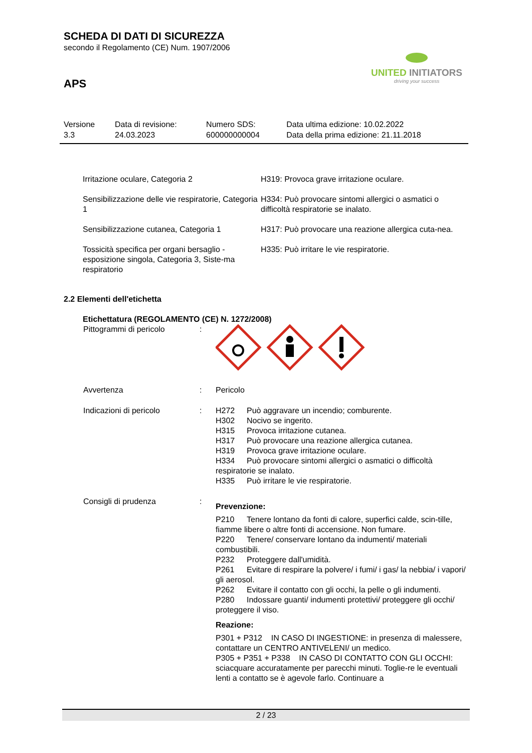UNITED INITIATORS
driving your success
SCHEDA DI DATI DI SICUREZZA
secondo il Regolamento (CE) Num. 1907/2006
APS
| Versione 3.3 | Data di revisione: 24.03.2023 | Numero SDS: 600000000004 | Data ultima edizione: 10.02.2022 Data della prima edizione: 21.11.2018 |
| Irritazione oculare, Categoria 2 | H319: Provoca grave irritazione oculare. |
| Sensibilizzazione delle vie respiratorie, Categoria 1 | H334: Può provocare sintomi allergici o asmatici o difficoltà respiratorie se inalato. |
| Sensibilizzazione cutanea, Categoria 1 | H317: Può provocare una reazione allergica cuta-nea. |
| Tossicità specifica per organi bersaglio - esposizione singola, Categoria 3, Siste-ma respiratorio | H335: Può irritare le vie respiratorie. |
2.2 Elementi dell'etichetta
Etichettatura (REGOLAMENTO (CE) N. 1272/2008)
| Pittogrammi di pericolo | : | |
| Avvertenza | : | Pericolo |
| Indicazioni di pericolo | : | H272 Può aggravare un incendio; comburente. H302 Nocivo se ingerito. H315 Provoca irritazione cutanea. H317 Può provocare una reazione allergica cutanea. H319 Provoca grave irritazione oculare. H334 Può provocare sintomi allergici o asmatici o difficoltà respiratorie se inalato. H335 Può irritare le vie respiratorie. |
| Consigli di prudenza | : | Prevenzione: P210 Tenere lontano da fonti di calore, superfici calde, scin-tille, fiamme libere o altre fonti di accensione. Non fumare. P220 Tenere/ conservare lontano da indumenti/ materiali combustibili. P232 Proteggere dall'umidità. P261 Evitare di respirare la polvere/ i fumi/ i gas/ la nebbia/ i vapori/ gli aerosol. P262 Evitare il contatto con gli occhi, la pelle o gli indumenti. P280 Indossare guanti/ indumenti protettivi/ proteggere gli occhi/ proteggere il viso. Reazione: P301 + P312 IN CASO DI INGESTIONE: in presenza di malessere, contattare un CENTRO ANTIVELENI/ un medico. P305 + P351 + P338 IN CASO DI CONTATTO CON GLI OCCHI: sciacquare accuratamente per parecchi minuti. Toglie-re le eventuali lenti a contatto se è agevole farlo. Continuare a |
2 / 23